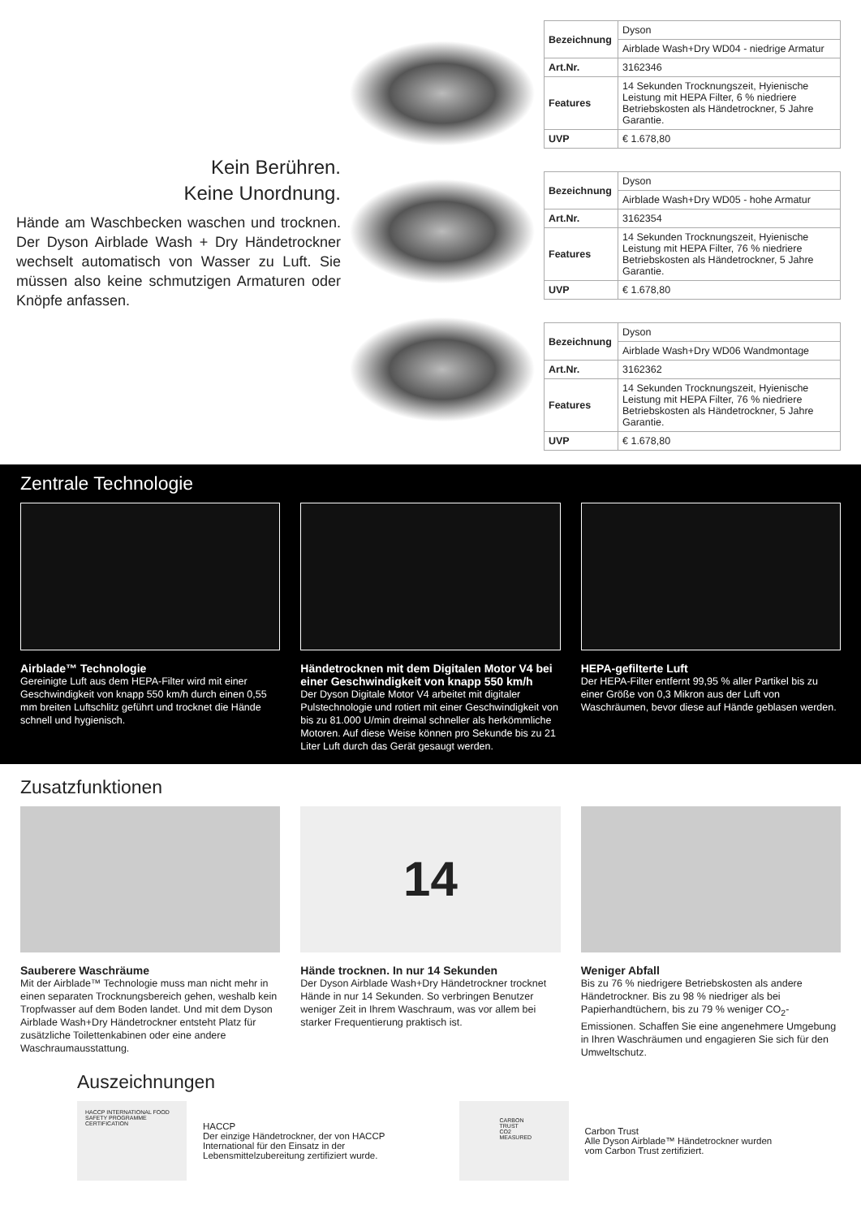Kein Berühren.
Keine Unordnung.
Hände am Waschbecken waschen und trocknen. Der Dyson Airblade Wash + Dry Händetrockner wechselt automatisch von Wasser zu Luft. Sie müssen also keine schmutzigen Armaturen oder Knöpfe anfassen.
| Bezeichnung | Dyson |
| | Airblade Wash+Dry WD04 - niedrige Armatur |
| Art.Nr. | 3162346 |
| Features | 14 Sekunden Trocknungszeit, Hyienische Leistung mit HEPA Filter, 6 % niedriere Betriebskosten als Händetrockner, 5 Jahre Garantie. |
| UVP | € 1.678,80 |
| Bezeichnung | Dyson |
| | Airblade Wash+Dry WD05 - hohe Armatur |
| Art.Nr. | 3162354 |
| Features | 14 Sekunden Trocknungszeit, Hyienische Leistung mit HEPA Filter, 76 % niedriere Betriebskosten als Händetrockner, 5 Jahre Garantie. |
| UVP | € 1.678,80 |
| Bezeichnung | Dyson |
| | Airblade Wash+Dry WD06 Wandmontage |
| Art.Nr. | 3162362 |
| Features | 14 Sekunden Trocknungszeit, Hyienische Leistung mit HEPA Filter, 76 % niedriere Betriebskosten als Händetrockner, 5 Jahre Garantie. |
| UVP | € 1.678,80 |
Zentrale Technologie
Airblade™ Technologie
Gereinigte Luft aus dem HEPA-Filter wird mit einer Geschwindigkeit von knapp 550 km/h durch einen 0,55 mm breiten Luftschlitz geführt und trocknet die Hände schnell und hygienisch.
Händetrocknen mit dem Digitalen Motor V4 bei einer Geschwindigkeit von knapp 550 km/h
Der Dyson Digitale Motor V4 arbeitet mit digitaler Pulstechnologie und rotiert mit einer Geschwindigkeit von bis zu 81.000 U/min dreimal schneller als herkömmliche Motoren. Auf diese Weise können pro Sekunde bis zu 21 Liter Luft durch das Gerät gesaugt werden.
HEPA-gefilterte Luft
Der HEPA-Filter entfernt 99,95 % aller Partikel bis zu einer Größe von 0,3 Mikron aus der Luft von Waschräumen, bevor diese auf Hände geblasen werden.
Zusatzfunktionen
Sauberere Waschräume
Mit der Airblade™ Technologie muss man nicht mehr in einen separaten Trocknungsbereich gehen, weshalb kein Tropfwasser auf dem Boden landet. Und mit dem Dyson Airblade Wash+Dry Händetrockner entsteht Platz für zusätzliche Toilettenkabinen oder eine andere Waschraumausstattung.
14
Hände trocknen. In nur 14 Sekunden
Der Dyson Airblade Wash+Dry Händetrockner trocknet Hände in nur 14 Sekunden. So verbringen Benutzer weniger Zeit in Ihrem Waschraum, was vor allem bei starker Frequentierung praktisch ist.
Weniger Abfall
Bis zu 76 % niedrigere Betriebskosten als andere Händetrockner. Bis zu 98 % niedriger als bei Papierhandtüchern, bis zu 79 % weniger CO<sub>2</sub>-Emissionen. Schaffen Sie eine angenehmere Umgebung in Ihren Waschräumen und engagieren Sie sich für den Umweltschutz.
Auszeichnungen
HACCP INTERNATIONAL FOOD SAFETY PROGRAMME CERTIFICATION
HACCP
Der einzige Händetrockner, der von HACCP International für den Einsatz in der Lebensmittelzubereitung zertifiziert wurde.
CARBON TRUST CO2 MEASURED
Carbon Trust
Alle Dyson Airblade™ Händetrockner wurden vom Carbon Trust zertifiziert.